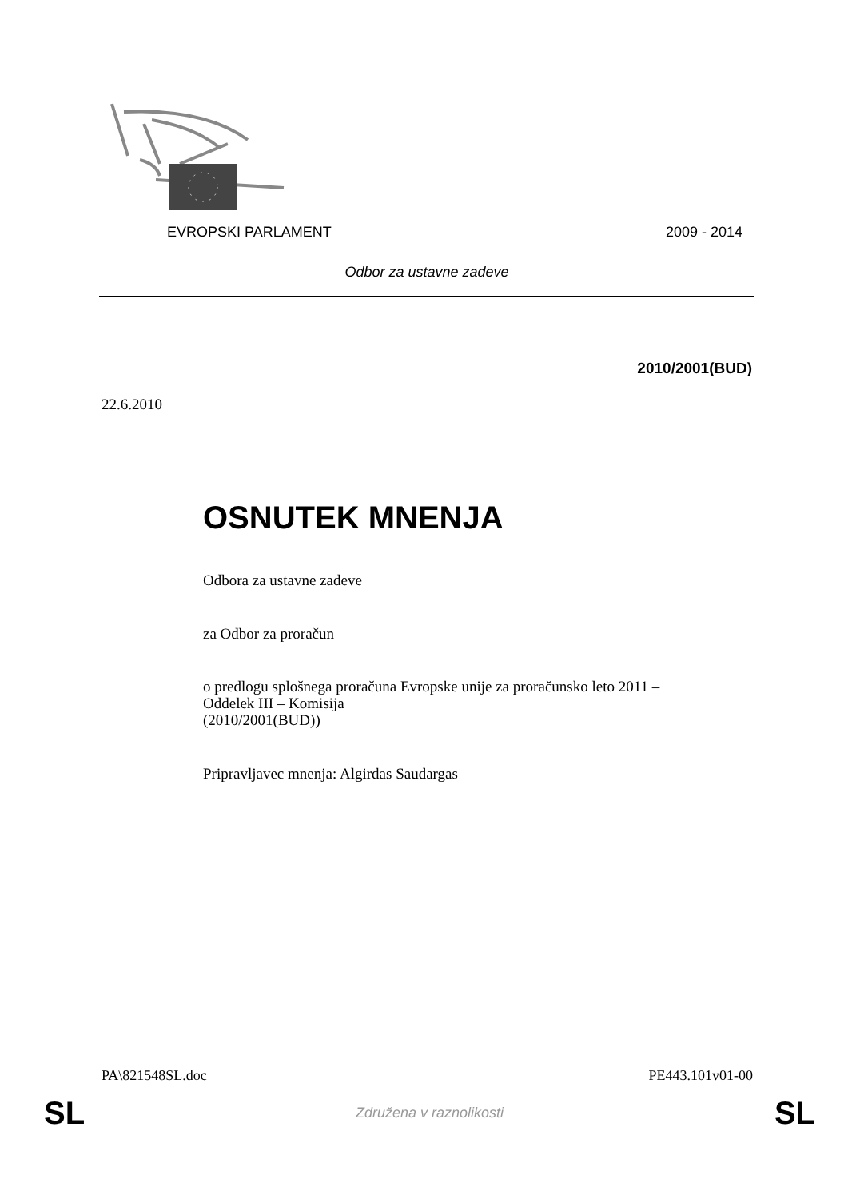EVROPSKI PARLAMENT 2009 - 2014
Odbor za ustavne zadeve
2010/2001(BUD)
22.6.2010
OSNUTEK MNENJA
Odbora za ustavne zadeve
za Odbor za proračun
o predlogu splošnega proračuna Evropske unije za proračunsko leto 2011 –
Oddelek III – Komisija
(2010/2001(BUD))
Pripravljavec mnenja: Algirdas Saudargas
PA\821548SL.doc PE443.101v01-00
SL Združena v raznolikosti SL